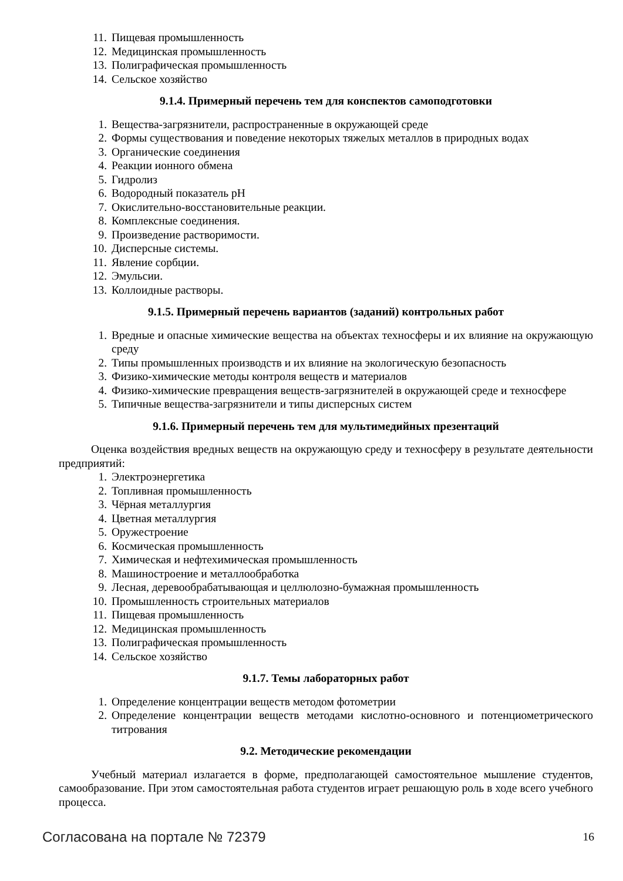11. Пищевая промышленность
12. Медицинская промышленность
13. Полиграфическая промышленность
14. Сельское хозяйство
9.1.4. Примерный перечень тем для конспектов самоподготовки
1. Вещества-загрязнители, распространенные в окружающей среде
2. Формы существования и поведение некоторых тяжелых металлов в природных водах
3. Органические соединения
4. Реакции ионного обмена
5. Гидролиз
6. Водородный показатель pH
7. Окислительно-восстановительные реакции.
8. Комплексные соединения.
9. Произведение растворимости.
10. Дисперсные системы.
11. Явление сорбции.
12. Эмульсии.
13. Коллоидные растворы.
9.1.5. Примерный перечень вариантов (заданий) контрольных работ
1. Вредные и опасные химические вещества на объектах техносферы и их влияние на окружающую среду
2. Типы промышленных производств и их влияние на экологическую безопасность
3. Физико-химические методы контроля веществ и материалов
4. Физико-химические превращения веществ-загрязнителей в окружающей среде и техносфере
5. Типичные вещества-загрязнители и типы дисперсных систем
9.1.6. Примерный перечень тем для мультимедийных презентаций
Оценка воздействия вредных веществ на окружающую среду и техносферу в результате деятельности предприятий:
1. Электроэнергетика
2. Топливная промышленность
3. Чёрная металлургия
4. Цветная металлургия
5. Оружестроение
6. Космическая промышленность
7. Химическая и нефтехимическая промышленность
8. Машиностроение и металлообработка
9. Лесная, деревообрабатывающая и целлюлозно-бумажная промышленность
10. Промышленность строительных материалов
11. Пищевая промышленность
12. Медицинская промышленность
13. Полиграфическая промышленность
14. Сельское хозяйство
9.1.7. Темы лабораторных работ
1. Определение концентрации веществ методом фотометрии
2. Определение концентрации веществ методами кислотно-основного и потенциометрического титрования
9.2. Методические рекомендации
Учебный материал излагается в форме, предполагающей самостоятельное мышление студентов, самообразование. При этом самостоятельная работа студентов играет решающую роль в ходе всего учебного процесса.
Согласована на портале № 72379 16